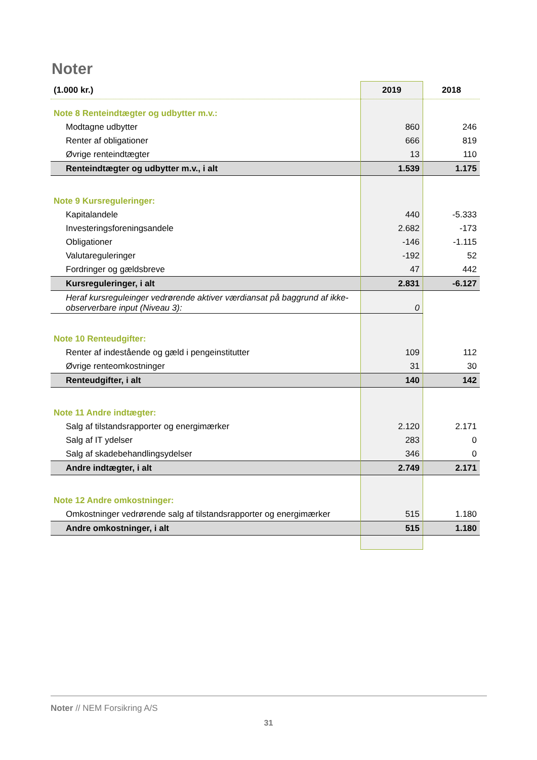Noter
| (1.000 kr.) | 2019 | 2018 |
| --- | --- | --- |
| Note 8 Renteindtægter og udbytter m.v.: | | |
| Modtagne udbytter | 860 | 246 |
| Renter af obligationer | 666 | 819 |
| Øvrige renteindtægter | 13 | 110 |
| Renteindtægter og udbytter m.v., i alt | 1.539 | 1.175 |
| Note 9 Kursreguleringer: | | |
| Kapitalandele | 440 | -5.333 |
| Investeringsforeningsandele | 2.682 | -173 |
| Obligationer | -146 | -1.115 |
| Valutareguleringer | -192 | 52 |
| Fordringer og gældsbreve | 47 | 442 |
| Kursreguleringer, i alt | 2.831 | -6.127 |
| Heraf kursreguleinger vedrørende aktiver værdiansat på baggrund af ikke-observerbare input (Niveau 3): | 0 | |
| Note 10 Renteudgifter: | | |
| Renter af indestående og gæld i pengeinstitutter | 109 | 112 |
| Øvrige renteomkostninger | 31 | 30 |
| Renteudgifter, i alt | 140 | 142 |
| Note 11 Andre indtægter: | | |
| Salg af tilstandsrapporter og energimærker | 2.120 | 2.171 |
| Salg af IT ydelser | 283 | 0 |
| Salg af skadebehandlingsydelser | 346 | 0 |
| Andre indtægter, i alt | 2.749 | 2.171 |
| Note 12 Andre omkostninger: | | |
| Omkostninger vedrørende salg af tilstandsrapporter og energimærker | 515 | 1.180 |
| Andre omkostninger, i alt | 515 | 1.180 |
Noter // NEM Forsikring A/S
31